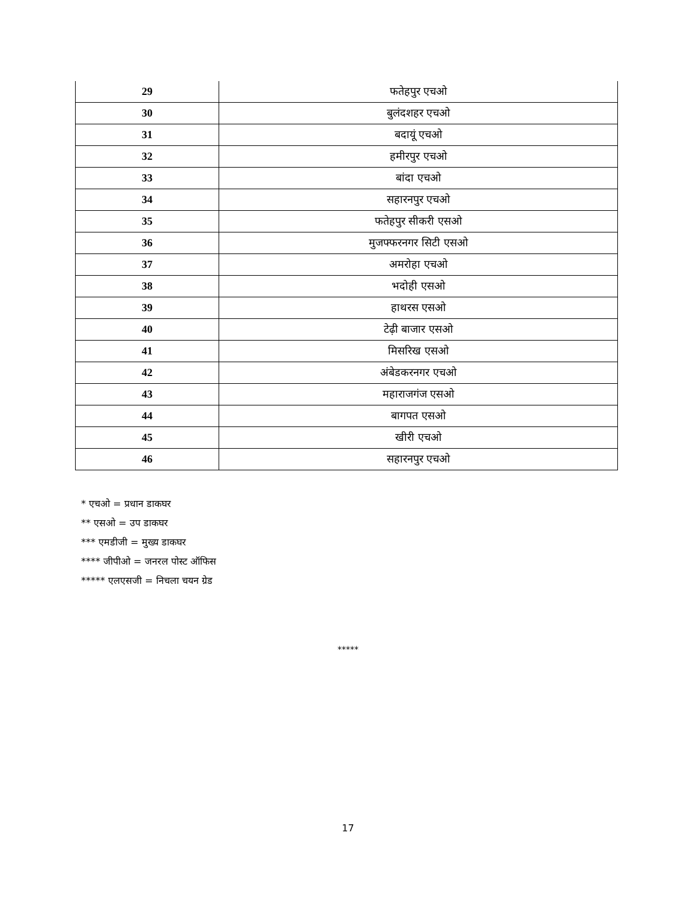| 29 | फतेहपुर एचओ |
| 30 | बुलंदशहर एचओ |
| 31 | बदायूं एचओ |
| 32 | हमीरपुर एचओ |
| 33 | बांदा एचओ |
| 34 | सहारनपुर एचओ |
| 35 | फतेहपुर सीकरी एसओ |
| 36 | मुजफ्फरनगर सिटी एसओ |
| 37 | अमरोहा एचओ |
| 38 | भदोही एसओ |
| 39 | हाथरस एसओ |
| 40 | टेढ़ी बाजार एसओ |
| 41 | मिसरिख एसओ |
| 42 | अंबेडकरनगर एचओ |
| 43 | महाराजगंज एसओ |
| 44 | बागपत एसओ |
| 45 | खीरी एचओ |
| 46 | सहारनपुर एचओ |
* एचओ = प्रधान डाकघर
** एसओ = उप डाकघर
*** एमडीजी = मुख्य डाकघर
**** जीपीओ = जनरल पोस्ट ऑफिस
***** एलएसजी = निचला चयन ग्रेड
*****
17